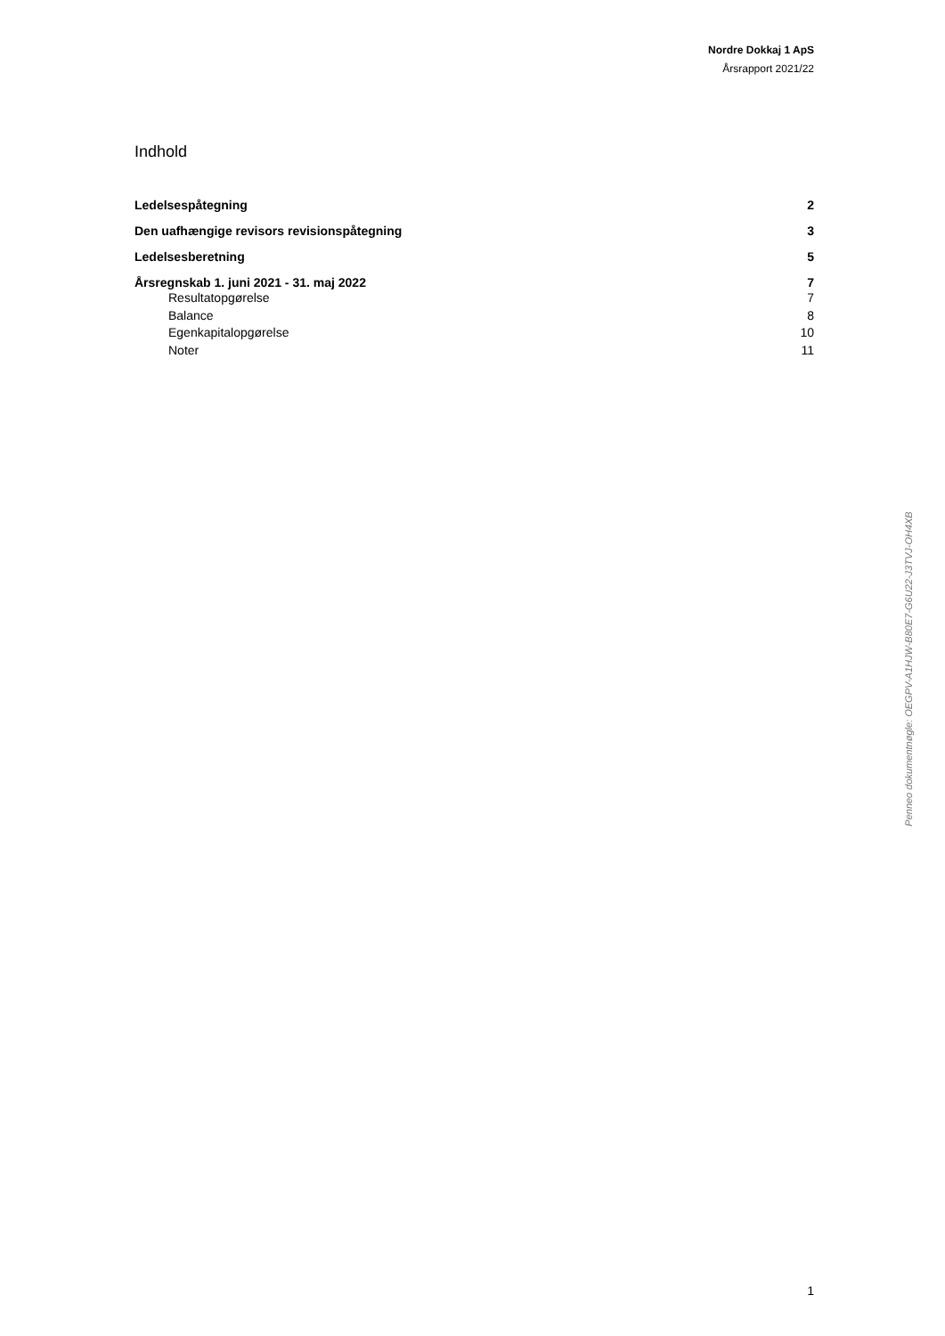Nordre Dokkaj 1 ApS
Årsrapport 2021/22
Indhold
Ledelsespåtegning 2
Den uafhængige revisors revisionspåtegning 3
Ledelsesberetning 5
Årsregnskab 1. juni 2021 - 31. maj 2022 7
Resultatopgørelse 7
Balance 8
Egenkapitalopgørelse 10
Noter 11
Penneo dokumentnøgle: OEGPV-A1HJW-B80E7-G6U22-J3TVJ-OH4XB
1